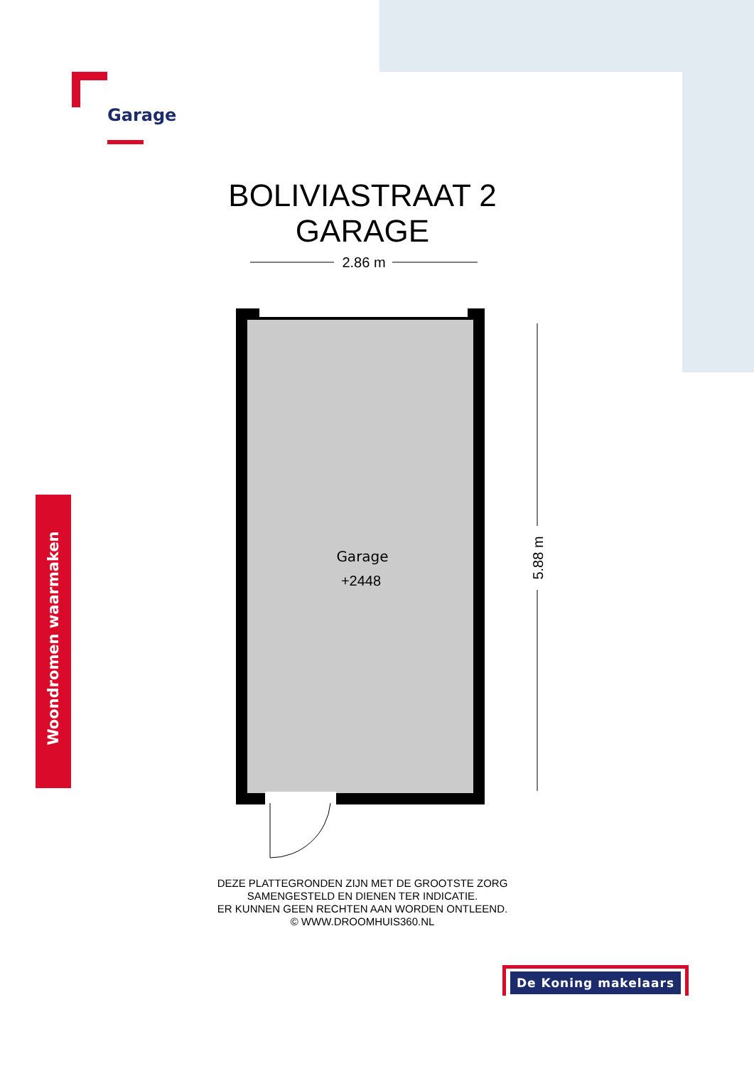Garage
Woondromen waarmaken
BOLIVIASTRAAT 2
GARAGE
2.86 m
5.88 m
Garage
+2448
DEZE PLATTEGRONDEN ZIJN MET DE GROOTSTE ZORG
SAMENGESTELD EN DIENEN TER INDICATIE.
ER KUNNEN GEEN RECHTEN AAN WORDEN ONTLEEND.
© WWW.DROOMHUIS360.NL
De Koning makelaars